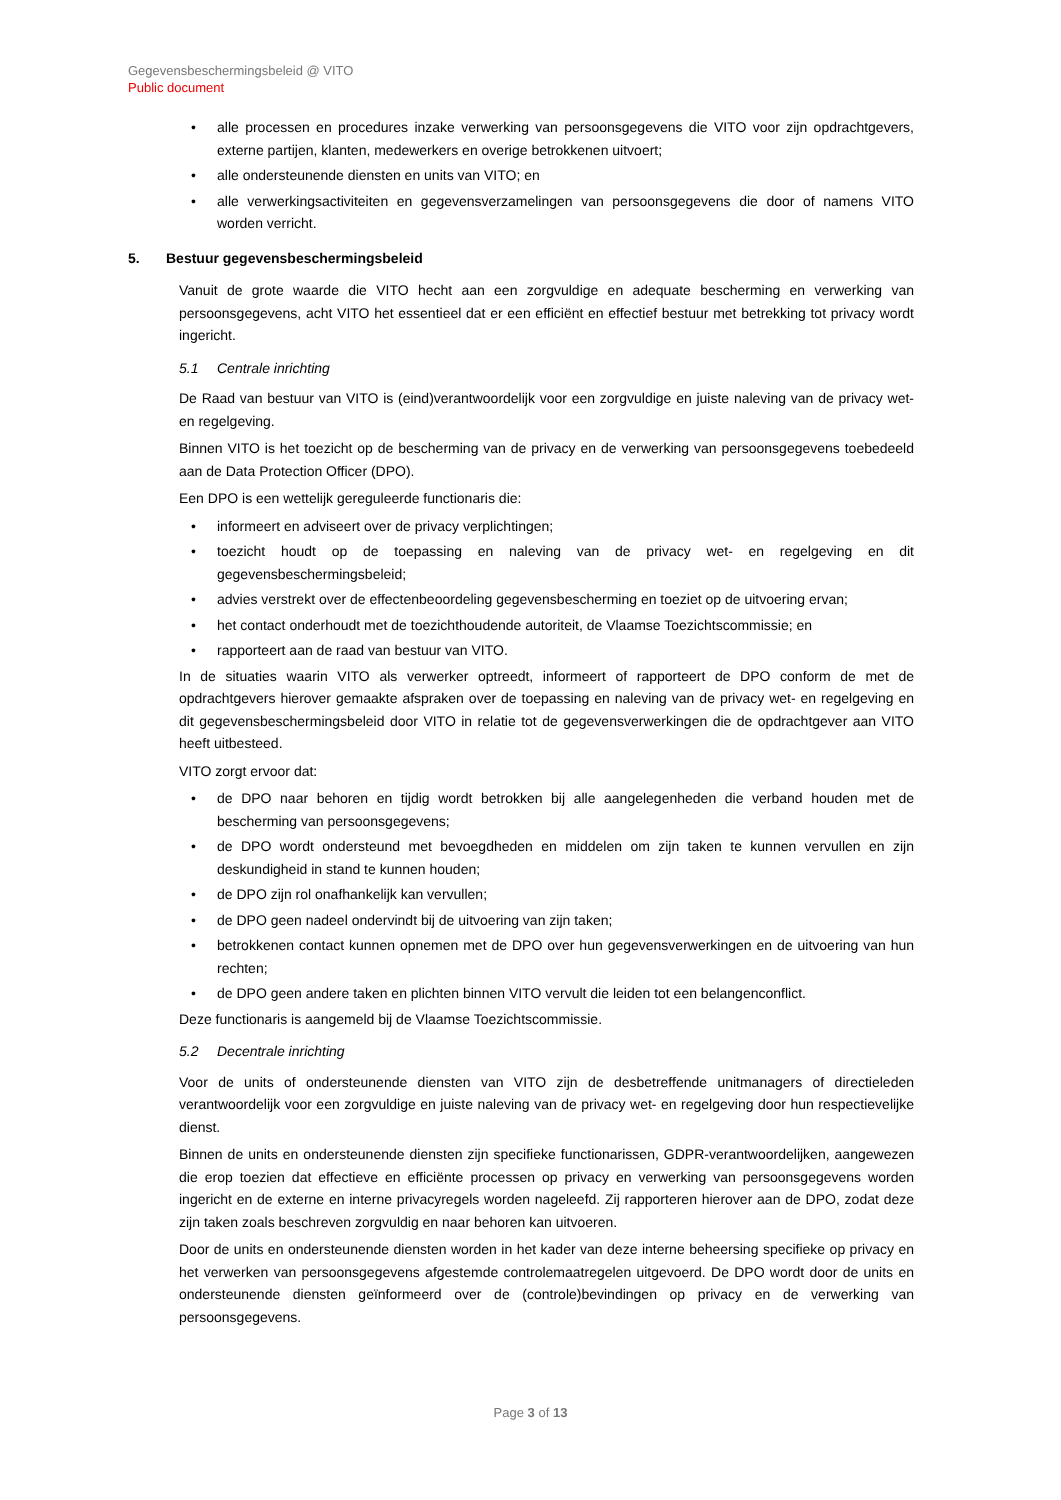Gegevensbeschermingsbeleid @ VITO
Public document
• alle processen en procedures inzake verwerking van persoonsgegevens die VITO voor zijn opdrachtgevers, externe partijen, klanten, medewerkers en overige betrokkenen uitvoert;
• alle ondersteunende diensten en units van VITO; en
• alle verwerkingsactiviteiten en gegevensverzamelingen van persoonsgegevens die door of namens VITO worden verricht.
5. Bestuur gegevensbeschermingsbeleid
Vanuit de grote waarde die VITO hecht aan een zorgvuldige en adequate bescherming en verwerking van persoonsgegevens, acht VITO het essentieel dat er een efficiënt en effectief bestuur met betrekking tot privacy wordt ingericht.
5.1 Centrale inrichting
De Raad van bestuur van VITO is (eind)verantwoordelijk voor een zorgvuldige en juiste naleving van de privacy wet- en regelgeving.
Binnen VITO is het toezicht op de bescherming van de privacy en de verwerking van persoonsgegevens toebedeeld aan de Data Protection Officer (DPO).
Een DPO is een wettelijk gereguleerde functionaris die:
• informeert en adviseert over de privacy verplichtingen;
• toezicht houdt op de toepassing en naleving van de privacy wet- en regelgeving en dit gegevensbeschermingsbeleid;
• advies verstrekt over de effectenbeoordeling gegevensbescherming en toeziet op de uitvoering ervan;
• het contact onderhoudt met de toezichthoudende autoriteit, de Vlaamse Toezichtscommissie; en
• rapporteert aan de raad van bestuur van VITO.
In de situaties waarin VITO als verwerker optreedt, informeert of rapporteert de DPO conform de met de opdrachtgevers hierover gemaakte afspraken over de toepassing en naleving van de privacy wet- en regelgeving en dit gegevensbeschermingsbeleid door VITO in relatie tot de gegevensverwerkingen die de opdrachtgever aan VITO heeft uitbesteed.
VITO zorgt ervoor dat:
• de DPO naar behoren en tijdig wordt betrokken bij alle aangelegenheden die verband houden met de bescherming van persoonsgegevens;
• de DPO wordt ondersteund met bevoegdheden en middelen om zijn taken te kunnen vervullen en zijn deskundigheid in stand te kunnen houden;
• de DPO zijn rol onafhankelijk kan vervullen;
• de DPO geen nadeel ondervindt bij de uitvoering van zijn taken;
• betrokkenen contact kunnen opnemen met de DPO over hun gegevensverwerkingen en de uitvoering van hun rechten;
• de DPO geen andere taken en plichten binnen VITO vervult die leiden tot een belangenconflict.
Deze functionaris is aangemeld bij de Vlaamse Toezichtscommissie.
5.2 Decentrale inrichting
Voor de units of ondersteunende diensten van VITO zijn de desbetreffende unitmanagers of directieleden verantwoordelijk voor een zorgvuldige en juiste naleving van de privacy wet- en regelgeving door hun respectievelijke dienst.
Binnen de units en ondersteunende diensten zijn specifieke functionarissen, GDPR-verantwoordelijken, aangewezen die erop toezien dat effectieve en efficiënte processen op privacy en verwerking van persoonsgegevens worden ingericht en de externe en interne privacyregels worden nageleefd. Zij rapporteren hierover aan de DPO, zodat deze zijn taken zoals beschreven zorgvuldig en naar behoren kan uitvoeren.
Door de units en ondersteunende diensten worden in het kader van deze interne beheersing specifieke op privacy en het verwerken van persoonsgegevens afgestemde controlemaatregelen uitgevoerd. De DPO wordt door de units en ondersteunende diensten geïnformeerd over de (controle)bevindingen op privacy en de verwerking van persoonsgegevens.
Page 3 of 13